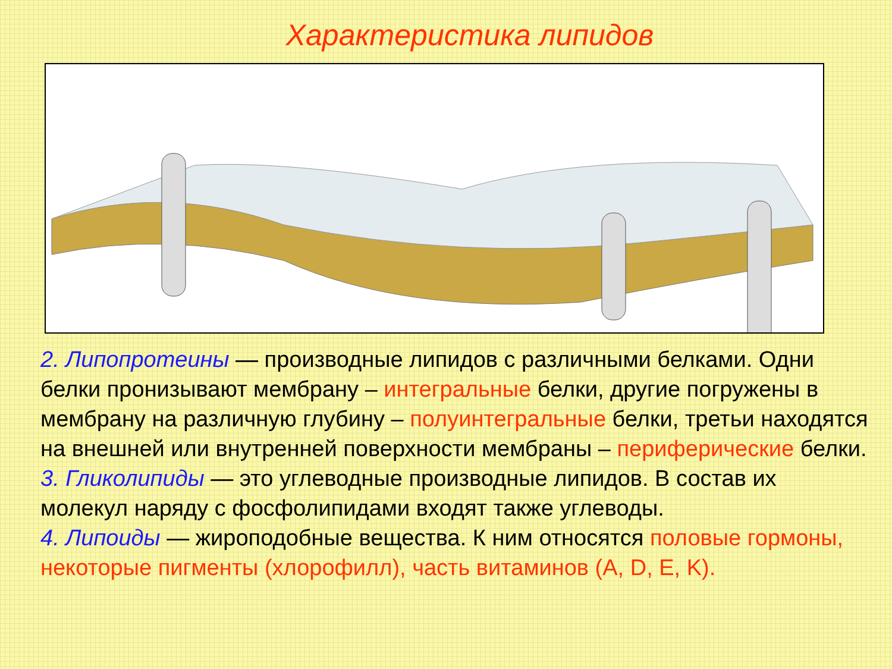Характеристика липидов
2. Липопротеины — производные липидов с различными белками. Одни белки пронизывают мембрану – интегральные белки, другие погружены в мембрану на различную глубину – полуинтегральные белки, третьи находятся на внешней или внутренней поверхности мембраны – периферические белки.
3. Гликолипиды — это углеводные производные липидов. В состав их молекул наряду с фосфолипидами входят также углеводы.
4. Липоиды — жироподобные вещества. К ним относятся половые гормоны, некоторые пигменты (хлорофилл), часть витаминов (A, D, E, K).